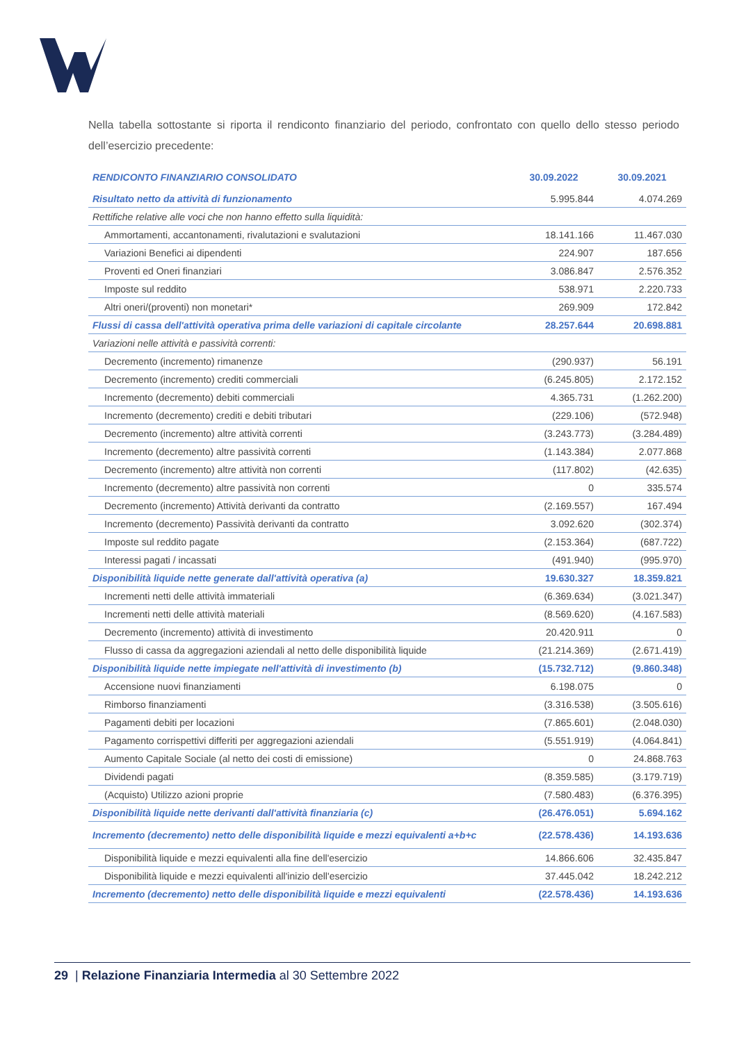Nella tabella sottostante si riporta il rendiconto finanziario del periodo, confrontato con quello dello stesso periodo dell’esercizio precedente:
| RENDICONTO FINANZIARIO CONSOLIDATO | 30.09.2022 | 30.09.2021 |
| --- | --- | --- |
| Risultato netto da attività di funzionamento | 5.995.844 | 4.074.269 |
| Rettifiche relative alle voci che non hanno effetto sulla liquidità: | | |
| Ammortamenti, accantonamenti, rivalutazioni e svalutazioni | 18.141.166 | 11.467.030 |
| Variazioni Benefici ai dipendenti | 224.907 | 187.656 |
| Proventi ed Oneri finanziari | 3.086.847 | 2.576.352 |
| Imposte sul reddito | 538.971 | 2.220.733 |
| Altri oneri/(proventi) non monetari* | 269.909 | 172.842 |
| Flussi di cassa dell'attività operativa prima delle variazioni di capitale circolante | 28.257.644 | 20.698.881 |
| Variazioni nelle attività e passività correnti: | | |
| Decremento (incremento) rimanenze | (290.937) | 56.191 |
| Decremento (incremento) crediti commerciali | (6.245.805) | 2.172.152 |
| Incremento (decremento) debiti commerciali | 4.365.731 | (1.262.200) |
| Incremento (decremento) crediti e debiti tributari | (229.106) | (572.948) |
| Decremento (incremento) altre attività correnti | (3.243.773) | (3.284.489) |
| Incremento (decremento) altre passività correnti | (1.143.384) | 2.077.868 |
| Decremento (incremento) altre attività non correnti | (117.802) | (42.635) |
| Incremento (decremento) altre passività non correnti | 0 | 335.574 |
| Decremento (incremento) Attività derivanti da contratto | (2.169.557) | 167.494 |
| Incremento (decremento) Passività derivanti da contratto | 3.092.620 | (302.374) |
| Imposte sul reddito pagate | (2.153.364) | (687.722) |
| Interessi pagati / incassati | (491.940) | (995.970) |
| Disponibilità liquide nette generate dall'attività operativa (a) | 19.630.327 | 18.359.821 |
| Incrementi netti delle attività immateriali | (6.369.634) | (3.021.347) |
| Incrementi netti delle attività materiali | (8.569.620) | (4.167.583) |
| Decremento (incremento) attività di investimento | 20.420.911 | 0 |
| Flusso di cassa da aggregazioni aziendali al netto delle disponibilità liquide | (21.214.369) | (2.671.419) |
| Disponibilità liquide nette impiegate nell'attività di investimento (b) | (15.732.712) | (9.860.348) |
| Accensione nuovi finanziamenti | 6.198.075 | 0 |
| Rimborso finanziamenti | (3.316.538) | (3.505.616) |
| Pagamenti debiti per locazioni | (7.865.601) | (2.048.030) |
| Pagamento corrispettivi differiti per aggregazioni aziendali | (5.551.919) | (4.064.841) |
| Aumento Capitale Sociale (al netto dei costi di emissione) | 0 | 24.868.763 |
| Dividendi pagati | (8.359.585) | (3.179.719) |
| (Acquisto) Utilizzo azioni proprie | (7.580.483) | (6.376.395) |
| Disponibilità liquide nette derivanti dall'attività finanziaria (c) | (26.476.051) | 5.694.162 |
| Incremento (decremento) netto delle disponibilità liquide e mezzi equivalenti a+b+c | (22.578.436) | 14.193.636 |
| Disponibilità liquide e mezzi equivalenti alla fine dell'esercizio | 14.866.606 | 32.435.847 |
| Disponibilità liquide e mezzi equivalenti all'inizio dell'esercizio | 37.445.042 | 18.242.212 |
| Incremento (decremento) netto delle disponibilità liquide e mezzi equivalenti | (22.578.436) | 14.193.636 |
29 | Relazione Finanziaria Intermedia al 30 Settembre 2022